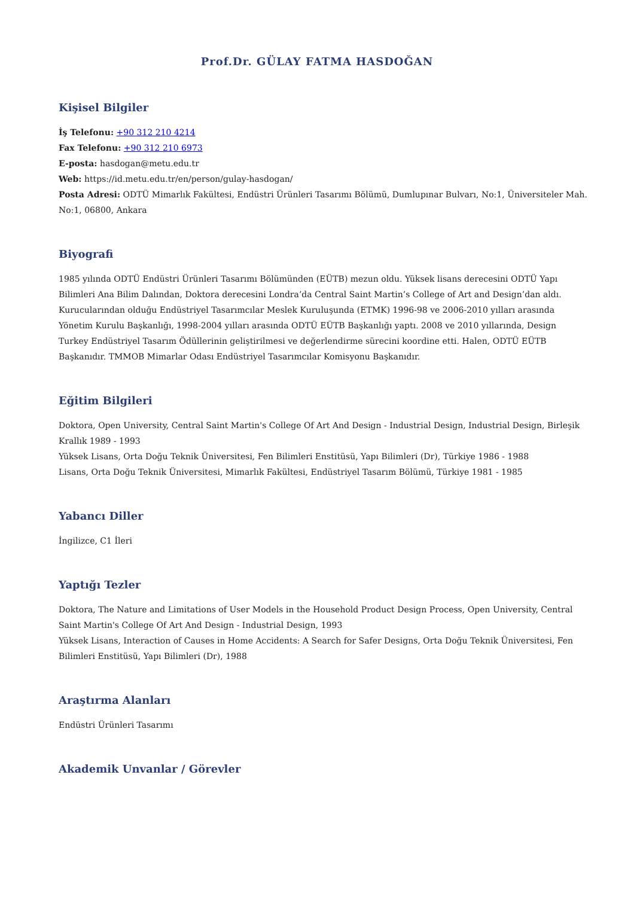Prof.Dr. GÜLAY FATMA HASDOĞAN
Kişisel Bilgiler
İş Telefonu: +90 312 210 4214
Fax Telefonu: +90 312 210 6973
E-posta: hasdogan@metu.edu.tr
Web: https://id.metu.edu.tr/en/person/gulay-hasdogan/
Posta Adresi: ODTÜ Mimarlık Fakültesi, Endüstri Ürünleri Tasarımı Bölümü, Dumlupınar Bulvarı, No:1, Üniversiteler Mah. No:1, 06800, Ankara
Biyografi
1985 yılında ODTÜ Endüstri Ürünleri Tasarımı Bölümünden (EÜTB) mezun oldu. Yüksek lisans derecesini ODTÜ Yapı Bilimleri Ana Bilim Dalından, Doktora derecesini Londra’da Central Saint Martin’s College of Art and Design’dan aldı. Kurucularından olduğu Endüstriyel Tasarımcılar Meslek Kuruluşunda (ETMK) 1996-98 ve 2006-2010 yılları arasında Yönetim Kurulu Başkanlığı, 1998-2004 yılları arasında ODTÜ EÜTB Başkanlığı yaptı. 2008 ve 2010 yıllarında, Design Turkey Endüstriyel Tasarım Ödüllerinin geliştirilmesi ve değerlendirme sürecini koordine etti. Halen, ODTÜ EÜTB Başkanıdır. TMMOB Mimarlar Odası Endüstriyel Tasarımcılar Komisyonu Başkanıdır.
Eğitim Bilgileri
Doktora, Open University, Central Saint Martin's College Of Art And Design - Industrial Design, Industrial Design, Birleşik Krallık 1989 - 1993
Yüksek Lisans, Orta Doğu Teknik Üniversitesi, Fen Bilimleri Enstitüsü, Yapı Bilimleri (Dr), Türkiye 1986 - 1988
Lisans, Orta Doğu Teknik Üniversitesi, Mimarlık Fakültesi, Endüstriyel Tasarım Bölümü, Türkiye 1981 - 1985
Yabancı Diller
İngilizce, C1 İleri
Yaptığı Tezler
Doktora, The Nature and Limitations of User Models in the Household Product Design Process, Open University, Central Saint Martin's College Of Art And Design - Industrial Design, 1993
Yüksek Lisans, Interaction of Causes in Home Accidents: A Search for Safer Designs, Orta Doğu Teknik Üniversitesi, Fen Bilimleri Enstitüsü, Yapı Bilimleri (Dr), 1988
Araştırma Alanları
Endüstri Ürünleri Tasarımı
Akademik Unvanlar / Görevler